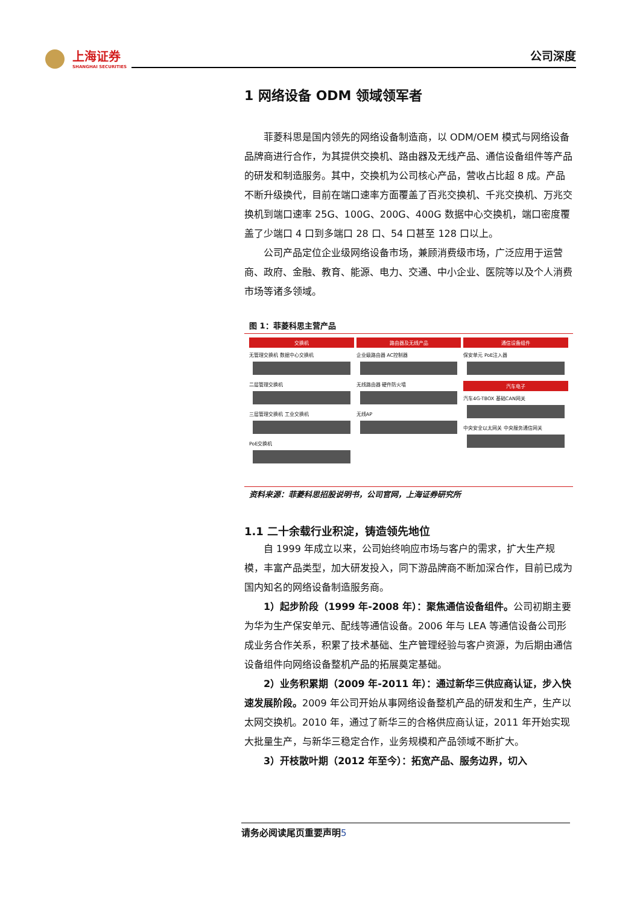上海证券 SHANGHAI SECURITIES
公司深度
1 网络设备 ODM 领域领军者
菲菱科思是国内领先的网络设备制造商，以 ODM/OEM 模式与网络设备品牌商进行合作，为其提供交换机、路由器及无线产品、通信设备组件等产品的研发和制造服务。其中，交换机为公司核心产品，营收占比超 8 成。产品不断升级换代，目前在端口速率方面覆盖了百兆交换机、千兆交换机、万兆交换机到端口速率 25G、100G、200G、400G 数据中心交换机，端口密度覆盖了少端口 4 口到多端口 28 口、54 口甚至 128 口以上。
公司产品定位企业级网络设备市场，兼顾消费级市场，广泛应用于运营商、政府、金融、教育、能源、电力、交通、中小企业、医院等以及个人消费市场等诸多领域。
图 1：菲菱科思主营产品
交换机
无管理交换机 数据中心交换机 二层管理交换机 三层管理交换机 工业交换机 PoE交换机
路由器及无线产品
企业级路由器 AC控制器 无线路由器 硬件防火墙 无线AP
通信设备组件
保安单元 PoE注入器
汽车电子
汽车4G-TBOX 基础CAN网关 中央安全以太网关 中央服务通信网关
资料来源：菲菱科思招股说明书，公司官网，上海证券研究所
1.1 二十余载行业积淀，铸造领先地位
自 1999 年成立以来，公司始终响应市场与客户的需求，扩大生产规模，丰富产品类型，加大研发投入，同下游品牌商不断加深合作，目前已成为国内知名的网络设备制造服务商。
1）起步阶段（1999 年-2008 年）：聚焦通信设备组件。公司初期主要为华为生产保安单元、配线等通信设备。2006 年与 LEA 等通信设备公司形成业务合作关系，积累了技术基础、生产管理经验与客户资源，为后期由通信设备组件向网络设备整机产品的拓展奠定基础。
2）业务积累期（2009 年-2011 年）：通过新华三供应商认证，步入快速发展阶段。2009 年公司开始从事网络设备整机产品的研发和生产，生产以太网交换机。2010 年，通过了新华三的合格供应商认证，2011 年开始实现大批量生产，与新华三稳定合作，业务规模和产品领域不断扩大。
3）开枝散叶期（2012 年至今）：拓宽产品、服务边界，切入
请务必阅读尾页重要声明5